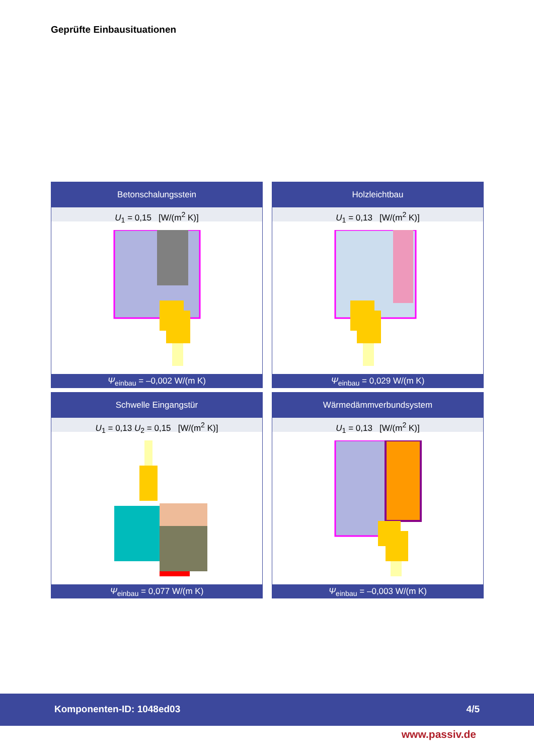Geprüfte Einbausituationen
Betonschalungsstein
U<sub>1</sub> = 0,15 [W/(m<sup>2</sup> K)]
Ψ<sub>einbau</sub> = –0,002 W/(m K)
Holzleichtbau
U<sub>1</sub> = 0,13 [W/(m<sup>2</sup> K)]
Ψ<sub>einbau</sub> = 0,029 W/(m K)
Schwelle Eingangstür
U<sub>1</sub> = 0,13 U<sub>2</sub> = 0,15 [W/(m<sup>2</sup> K)]
Ψ<sub>einbau</sub> = 0,077 W/(m K)
Wärmedämmverbundsystem
U<sub>1</sub> = 0,13 [W/(m<sup>2</sup> K)]
Ψ<sub>einbau</sub> = –0,003 W/(m K)
Komponenten-ID: 1048ed03 4/5
www.passiv.de